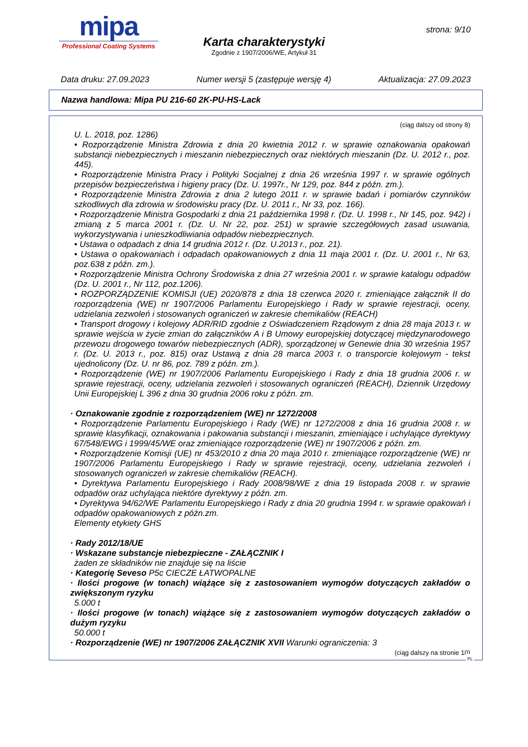mipa
Professional Coating Systems
Karta charakterystyki
Zgodnie z 1907/2006/WE, Artykuł 31
strona: 9/10
Data druku: 27.09.2023 Numer wersji 5 (zastępuje wersję 4) Aktualizacja: 27.09.2023
Nazwa handlowa: Mipa PU 216-60 2K-PU-HS-Lack
(ciąg dalszy od strony 8)
U. L. 2018, poz. 1286)
• Rozporządzenie Ministra Zdrowia z dnia 20 kwietnia 2012 r. w sprawie oznakowania opakowań substancji niebezpiecznych i mieszanin niebezpiecznych oraz niektórych mieszanin (Dz. U. 2012 r., poz. 445).
• Rozporządzenie Ministra Pracy i Polityki Socjalnej z dnia 26 września 1997 r. w sprawie ogólnych przepisów bezpieczeństwa i higieny pracy (Dz. U. 1997r., Nr 129, poz. 844 z późn. zm.).
• Rozporządzenie Ministra Zdrowia z dnia 2 lutego 2011 r. w sprawie badań i pomiarów czynników szkodliwych dla zdrowia w środowisku pracy (Dz. U. 2011 r., Nr 33, poz. 166).
• Rozporządzenie Ministra Gospodarki z dnia 21 października 1998 r. (Dz. U. 1998 r., Nr 145, poz. 942) i zmianą z 5 marca 2001 r. (Dz. U. Nr 22, poz. 251) w sprawie szczegółowych zasad usuwania, wykorzystywania i unieszkodliwiania odpadów niebezpiecznych.
• Ustawa o odpadach z dnia 14 grudnia 2012 r. (Dz. U.2013 r., poz. 21).
• Ustawa o opakowaniach i odpadach opakowaniowych z dnia 11 maja 2001 r. (Dz. U. 2001 r., Nr 63, poz.638 z późn. zm.).
• Rozporządzenie Ministra Ochrony Środowiska z dnia 27 września 2001 r. w sprawie katalogu odpadów (Dz. U. 2001 r., Nr 112, poz.1206).
• ROZPORZĄDZENIE KOMISJI (UE) 2020/878 z dnia 18 czerwca 2020 r. zmieniające załącznik II do rozporządzenia (WE) nr 1907/2006 Parlamentu Europejskiego i Rady w sprawie rejestracji, oceny, udzielania zezwoleń i stosowanych ograniczeń w zakresie chemikaliów (REACH)
• Transport drogowy i kolejowy ADR/RID zgodnie z Oświadczeniem Rządowym z dnia 28 maja 2013 r. w sprawie wejścia w życie zmian do załączników A i B Umowy europejskiej dotyczącej międzynarodowego przewozu drogowego towarów niebezpiecznych (ADR), sporządzonej w Genewie dnia 30 września 1957 r. (Dz. U. 2013 r., poz. 815) oraz Ustawą z dnia 28 marca 2003 r. o transporcie kolejowym - tekst ujednolicony (Dz. U. nr 86, poz. 789 z późn. zm.).
• Rozporządzenie (WE) nr 1907/2006 Parlamentu Europejskiego i Rady z dnia 18 grudnia 2006 r. w sprawie rejestracji, oceny, udzielania zezwoleń i stosowanych ograniczeń (REACH), Dziennik Urzędowy Unii Europejskiej L 396 z dnia 30 grudnia 2006 roku z późn. zm.
· Oznakowanie zgodnie z rozporządzeniem (WE) nr 1272/2008
• Rozporządzenie Parlamentu Europejskiego i Rady (WE) nr 1272/2008 z dnia 16 grudnia 2008 r. w sprawie klasyfikacji, oznakowania i pakowania substancji i mieszanin, zmieniające i uchylające dyrektywy 67/548/EWG i 1999/45/WE oraz zmieniające rozporządzenie (WE) nr 1907/2006 z późn. zm.
• Rozporządzenie Komisji (UE) nr 453/2010 z dnia 20 maja 2010 r. zmieniające rozporządzenie (WE) nr 1907/2006 Parlamentu Europejskiego i Rady w sprawie rejestracji, oceny, udzielania zezwoleń i stosowanych ograniczeń w zakresie chemikaliów (REACH).
• Dyrektywa Parlamentu Europejskiego i Rady 2008/98/WE z dnia 19 listopada 2008 r. w sprawie odpadów oraz uchylająca niektóre dyrektywy z późn. zm.
• Dyrektywa 94/62/WE Parlamentu Europejskiego i Rady z dnia 20 grudnia 1994 r. w sprawie opakowań i odpadów opakowaniowych z późn.zm.
Elementy etykiety GHS
· Rady 2012/18/UE
· Wskazane substancje niebezpieczne - ZAŁĄCZNIK I
żaden ze składników nie znajduje się na liście
· Kategorię Seveso P5c CIECZE ŁATWOPALNE
· Ilości progowe (w tonach) wiążące się z zastosowaniem wymogów dotyczących zakładów o zwiększonym ryzyku
5.000 t
· Ilości progowe (w tonach) wiążące się z zastosowaniem wymogów dotyczących zakładów o dużym ryzyku
50.000 t
· Rozporządzenie (WE) nr 1907/2006 ZAŁĄCZNIK XVII Warunki ograniczenia: 3
(ciąg dalszy na stronie 10)
PL